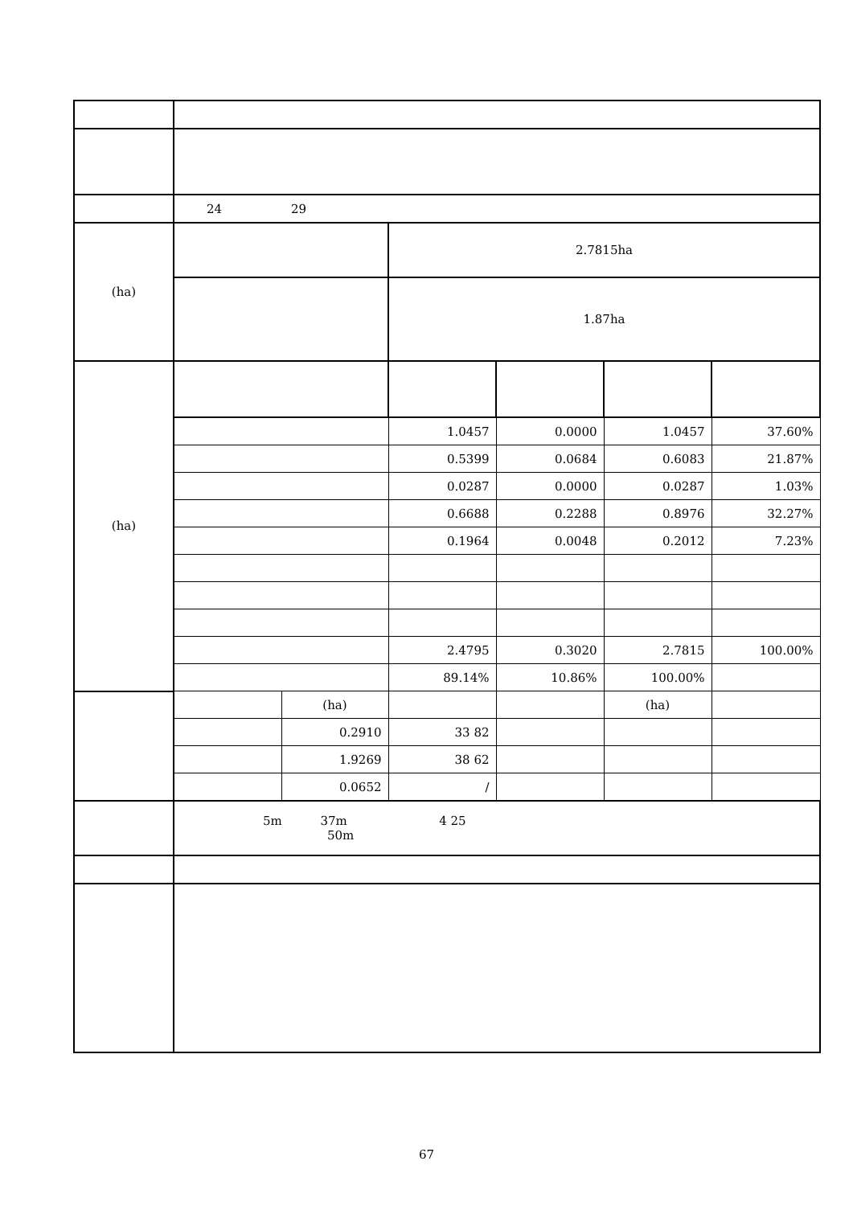| | 24 29 | | | | | |
| (ha) | | | 2.7815ha | | | |
| | | | 1.87ha | | | |
| (ha) | | | | | | |
| | | | 1.0457 | 0.0000 | 1.0457 | 37.60% |
| | | | 0.5399 | 0.0684 | 0.6083 | 21.87% |
| | | | 0.0287 | 0.0000 | 0.0287 | 1.03% |
| | | | 0.6688 | 0.2288 | 0.8976 | 32.27% |
| | | | 0.1964 | 0.0048 | 0.2012 | 7.23% |
| | | | 2.4795 | 0.3020 | 2.7815 | 100.00% |
| | | | 89.14% | 10.86% | 100.00% | |
| | | (ha) | | | (ha) | |
| | | 0.2910 | 33 82 | | | |
| | | 1.9269 | 38 62 | | | |
| | | 0.0652 | / | | | |
| | 5m 37m 4 25 50m | | | | | |
67